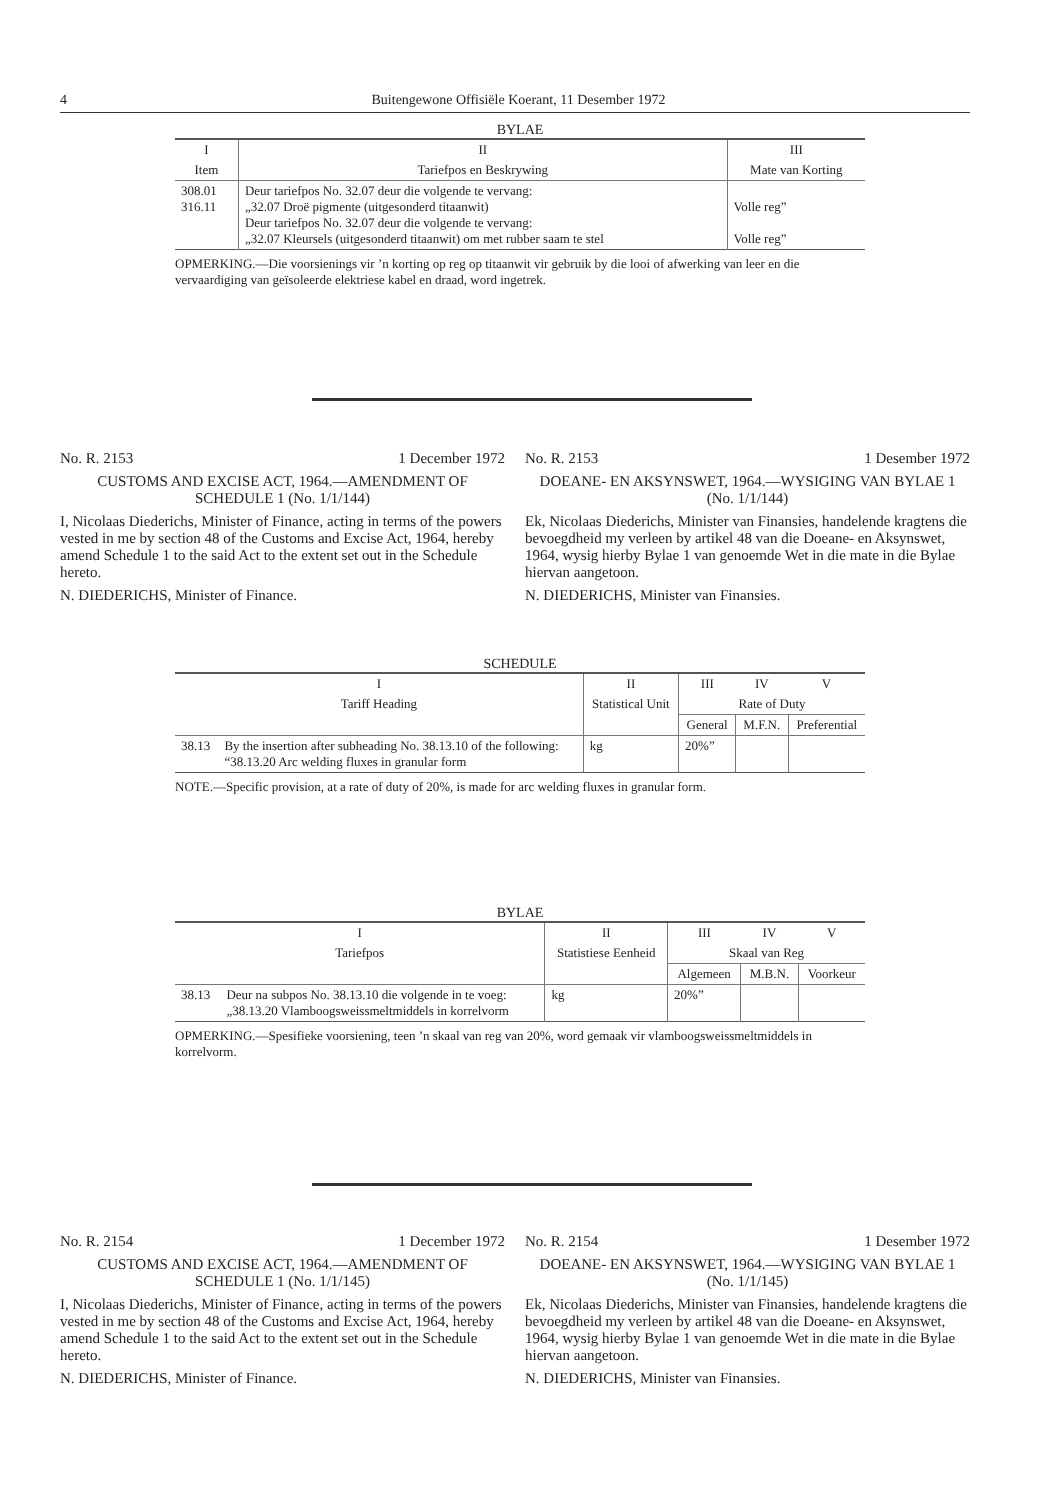4 Buitengewone Offisiële Koerant, 11 Desember 1972
BYLAE
| I | II | III |
| --- | --- | --- |
| Item | Tariefpos en Beskrywing | Mate van Korting |
| 308.01 316.11 | Deur tariefpos No. 32.07 deur die volgende te vervang: „32.07 Droë pigmente (uitgesonderd titaanwit) Deur tariefpos No. 32.07 deur die volgende te vervang: „32.07 Kleursels (uitgesonderd titaanwit) om met rubber saam te stel | Volle reg” Volle reg” |
OPMERKING.—Die voorsienings vir ’n korting op reg op titaanwit vir gebruik by die looi of afwerking van leer en die vervaardiging van geïsoleerde elektriese kabel en draad, word ingetrek.
No. R. 2153 1 December 1972
CUSTOMS AND EXCISE ACT, 1964.—AMENDMENT OF SCHEDULE 1 (No. 1/1/144)
I, Nicolaas Diederichs, Minister of Finance, acting in terms of the powers vested in me by section 48 of the Customs and Excise Act, 1964, hereby amend Schedule 1 to the said Act to the extent set out in the Schedule hereto.
N. DIEDERICHS, Minister of Finance.
No. R. 2153 1 Desember 1972
DOEANE- EN AKSYNSWET, 1964.—WYSIGING VAN BYLAE 1 (No. 1/1/144)
Ek, Nicolaas Diederichs, Minister van Finansies, handelende kragtens die bevoegdheid my verleen by artikel 48 van die Doeane- en Aksynswet, 1964, wysig hierby Bylae 1 van genoemde Wet in die mate in die Bylae hiervan aangetoon.
N. DIEDERICHS, Minister van Finansies.
SCHEDULE
| I | | II | III | IV | V |
| --- | --- | --- | --- | --- | --- |
| Tariff Heading | | Statistical Unit | Rate of Duty | | |
| | | | General | M.F.N. | Preferential |
| 38.13 | By the insertion after subheading No. 38.13.10 of the following: “38.13.20 Arc welding fluxes in granular form | kg | 20%” | | |
NOTE.—Specific provision, at a rate of duty of 20%, is made for arc welding fluxes in granular form.
BYLAE
| I | | II | III | IV | V |
| --- | --- | --- | --- | --- | --- |
| Tariefpos | | Statistiese Eenheid | Skaal van Reg | | |
| | | | Algemeen | M.B.N. | Voorkeur |
| 38.13 | Deur na subpos No. 38.13.10 die volgende in te voeg: „38.13.20 Vlamboogsweissmeltmiddels in korrelvorm | kg | 20%” | | |
OPMERKING.—Spesifieke voorsiening, teen ’n skaal van reg van 20%, word gemaak vir vlamboogsweissmeltmiddels in korrelvorm.
No. R. 2154 1 December 1972
CUSTOMS AND EXCISE ACT, 1964.—AMENDMENT OF SCHEDULE 1 (No. 1/1/145)
I, Nicolaas Diederichs, Minister of Finance, acting in terms of the powers vested in me by section 48 of the Customs and Excise Act, 1964, hereby amend Schedule 1 to the said Act to the extent set out in the Schedule hereto.
N. DIEDERICHS, Minister of Finance.
No. R. 2154 1 Desember 1972
DOEANE- EN AKSYNSWET, 1964.—WYSIGING VAN BYLAE 1 (No. 1/1/145)
Ek, Nicolaas Diederichs, Minister van Finansies, handelende kragtens die bevoegdheid my verleen by artikel 48 van die Doeane- en Aksynswet, 1964, wysig hierby Bylae 1 van genoemde Wet in die mate in die Bylae hiervan aangetoon.
N. DIEDERICHS, Minister van Finansies.